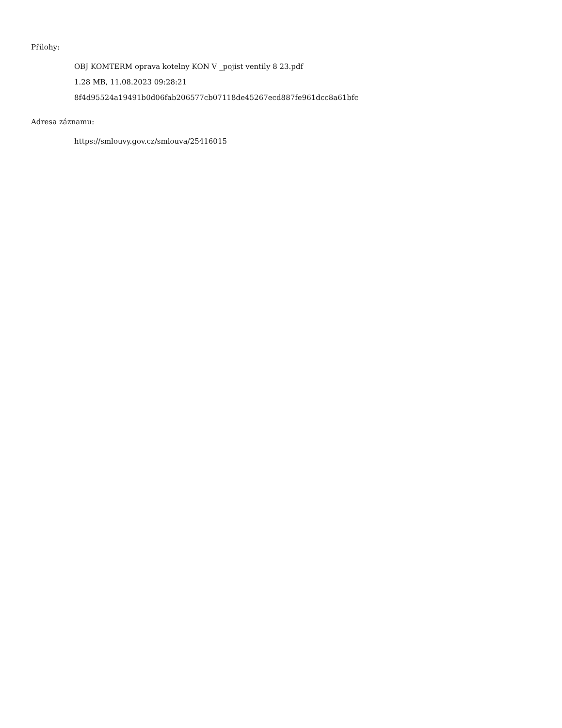Přílohy:
OBJ KOMTERM oprava kotelny KON V _pojist ventily 8 23.pdf
1.28 MB, 11.08.2023 09:28:21
8f4d95524a19491b0d06fab206577cb07118de45267ecd887fe961dcc8a61bfc
Adresa záznamu:
https://smlouvy.gov.cz/smlouva/25416015